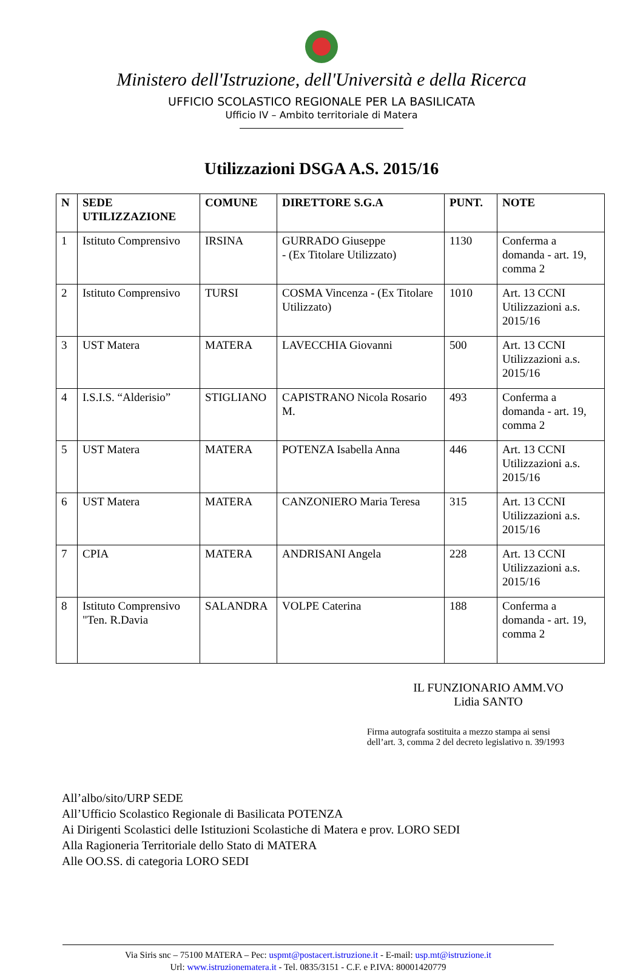Ministero dell'Istruzione, dell'Università e della Ricerca
UFFICIO SCOLASTICO REGIONALE PER LA BASILICATA
Ufficio IV – Ambito territoriale di Matera
Utilizzazioni DSGA A.S. 2015/16
| N | SEDE UTILIZZAZIONE | COMUNE | DIRETTORE S.G.A | PUNT. | NOTE |
| --- | --- | --- | --- | --- | --- |
| 1 | Istituto Comprensivo | IRSINA | GURRADO Giuseppe - (Ex Titolare Utilizzato) | 1130 | Conferma a domanda - art. 19, comma 2 |
| 2 | Istituto Comprensivo | TURSI | COSMA Vincenza - (Ex Titolare Utilizzato) | 1010 | Art. 13 CCNI Utilizzazioni a.s. 2015/16 |
| 3 | UST Matera | MATERA | LAVECCHIA Giovanni | 500 | Art. 13 CCNI Utilizzazioni a.s. 2015/16 |
| 4 | I.S.I.S. “Alderisio” | STIGLIANO | CAPISTRANO Nicola Rosario M. | 493 | Conferma a domanda - art. 19, comma 2 |
| 5 | UST Matera | MATERA | POTENZA Isabella Anna | 446 | Art. 13 CCNI Utilizzazioni a.s. 2015/16 |
| 6 | UST Matera | MATERA | CANZONIERO Maria Teresa | 315 | Art. 13 CCNI Utilizzazioni a.s. 2015/16 |
| 7 | CPIA | MATERA | ANDRISANI Angela | 228 | Art. 13 CCNI Utilizzazioni a.s. 2015/16 |
| 8 | Istituto Comprensivo "Ten. R.Davia | SALANDRA | VOLPE Caterina | 188 | Conferma a domanda - art. 19, comma 2 |
IL FUNZIONARIO AMM.VO
Lidia SANTO
Firma autografa sostituita a mezzo stampa ai sensi
dell’art. 3, comma 2 del decreto legislativo n. 39/1993
All’albo/sito/URP SEDE
All’Ufficio Scolastico Regionale di Basilicata POTENZA
Ai Dirigenti Scolastici delle Istituzioni Scolastiche di Matera e prov. LORO SEDI
Alla Ragioneria Territoriale dello Stato di MATERA
Alle OO.SS. di categoria LORO SEDI
Via Siris snc – 75100 MATERA – Pec: uspmt@postacert.istruzione.it - E-mail: usp.mt@istruzione.it
Url: www.istruzionematera.it - Tel. 0835/3151 - C.F. e P.IVA: 80001420779